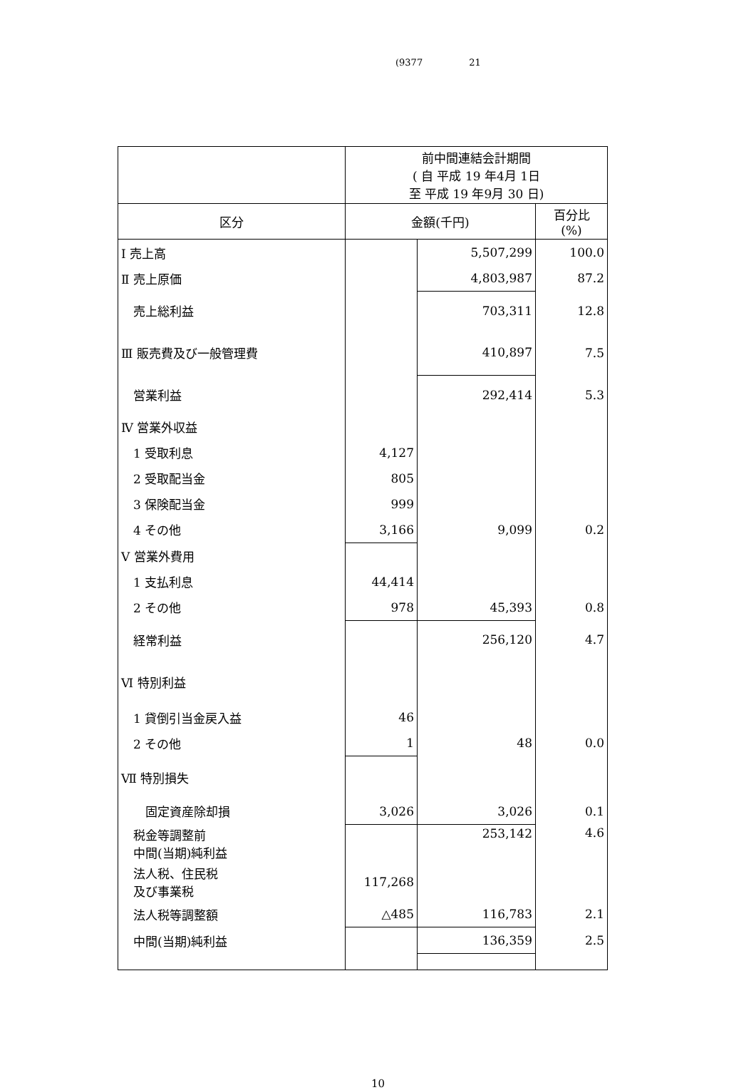(9377 21
| | 前中間連結会計期間 ( 自 平成 19 年4月 1日 至 平成 19 年9月 30 日) | | |
| --- | --- | --- | --- |
| 区分 | 金額(千円) | | 百分比 (%) |
| Ⅰ 売上高 | | 5,507,299 | 100.0 |
| Ⅱ 売上原価 | | 4,803,987 | 87.2 |
| 売上総利益 | | 703,311 | 12.8 |
| Ⅲ 販売費及び一般管理費 | | 410,897 | 7.5 |
| 営業利益 | | 292,414 | 5.3 |
| Ⅳ 営業外収益 | | | |
| 1 受取利息 | 4,127 | | |
| 2 受取配当金 | 805 | | |
| 3 保険配当金 | 999 | | |
| 4 その他 | 3,166 | 9,099 | 0.2 |
| Ⅴ 営業外費用 | | | |
| 1 支払利息 | 44,414 | | |
| 2 その他 | 978 | 45,393 | 0.8 |
| 経常利益 | | 256,120 | 4.7 |
| Ⅵ 特別利益 | | | |
| 1 貸倒引当金戻入益 | 46 | | |
| 2 その他 | 1 | 48 | 0.0 |
| Ⅶ 特別損失 | | | |
| 固定資産除却損 | 3,026 | 3,026 | 0.1 |
| 税金等調整前 中間(当期)純利益 | | 253,142 | 4.6 |
| 法人税、住民税 及び事業税 | 117,268 | | |
| 法人税等調整額 | △485 | 116,783 | 2.1 |
| 中間(当期)純利益 | | 136,359 | 2.5 |
10